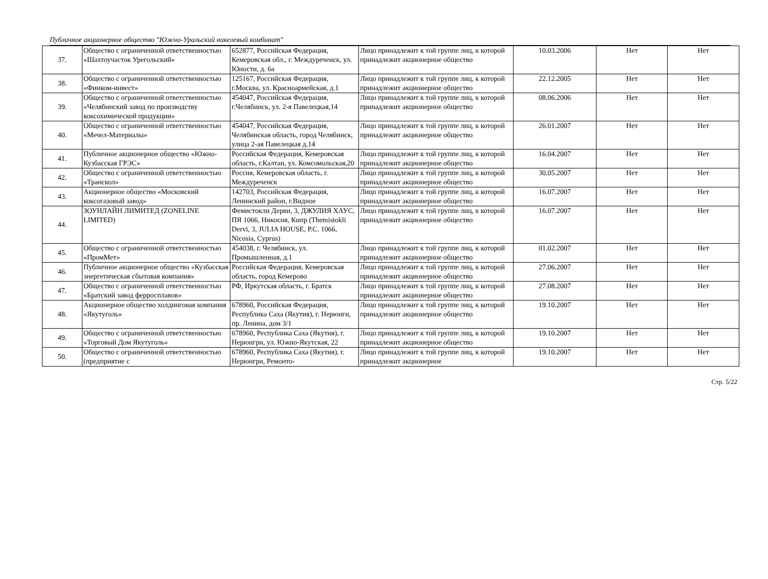Публичное акционерное общество "Южно-Уральский никелевый комбинат"
| 37. | Общество с ограниченной ответственностью «Шахтоучасток Урегольский» | 652877, Российская Федерация, Кемеровская обл., г. Междуреченск, ул. Юности, д. 6а | Лицо принадлежит к той группе лиц, к которой принадлежит акционерное общество | 10.03.2006 | Нет | Нет |
| 38. | Общество с ограниченной ответственностью «Финком-инвест» | 125167, Российская Федерация, г.Москва, ул. Красноармейская, д.1 | Лицо принадлежит к той группе лиц, к которой принадлежит акционерное общество | 22.12.2005 | Нет | Нет |
| 39. | Общество с ограниченной ответственностью «Челябинский завод по производству коксохимической продукции» | 454047, Российская Федерация, г.Челябинск, ул. 2-я Павелецкая,14 | Лицо принадлежит к той группе лиц, к которой принадлежит акционерное общество | 08.06.2006 | Нет | Нет |
| 40. | Общество с ограниченной ответственностью «Мечел-Материалы» | 454047, Российская Федерация, Челябинская область, город Челябинск, улица 2-ая Павелецкая д.14 | Лицо принадлежит к той группе лиц, к которой принадлежит акционерное общество | 26.01.2007 | Нет | Нет |
| 41. | Публичное акционерное общество «Южно-Кузбасская ГРЭС» | Российская Федерация, Кемеровская область, г.Калтан, ул. Комсомольская,20 | Лицо принадлежит к той группе лиц, к которой принадлежит акционерное общество | 16.04.2007 | Нет | Нет |
| 42. | Общество с ограниченной ответственностью «Транскол» | Россия, Кемеровская область, г. Междуреченск | Лицо принадлежит к той группе лиц, к которой принадлежит акционерное общество | 30.05.2007 | Нет | Нет |
| 43. | Акционерное общество «Московский коксогазовый завод» | 142703, Российская Федерация, Ленинский район, г.Видное | Лицо принадлежит к той группе лиц, к которой принадлежит акционерное общество | 16.07.2007 | Нет | Нет |
| 44. | ЗОУНЛАЙН ЛИМИТЕД (ZONELINE LIMITED) | Фемистокли Дерви, 3, ДЖУЛИЯ ХАУС, ПЯ 1066, Никосия, Кипр (Themistokli Dervi, 3, JULIA HOUSE, P.C. 1066, Nicosia, Cyprus) | Лицо принадлежит к той группе лиц, к которой принадлежит акционерное общество | 16.07.2007 | Нет | Нет |
| 45. | Общество с ограниченной ответственностью «ПромМет» | 454038, г. Челябинск, ул. Промышленная, д.1 | Лицо принадлежит к той группе лиц, к которой принадлежит акционерное общество | 01.02.2007 | Нет | Нет |
| 46. | Публичное акционерное общество «Кузбасская энергетическая сбытовая компания» | Российская Федерация, Кемеровская область, город Кемерово | Лицо принадлежит к той группе лиц, к которой принадлежит акционерное общество | 27.06.2007 | Нет | Нет |
| 47. | Общество с ограниченной ответственностью «Братский завод ферросплавов» | РФ, Иркутская область, г. Братск | Лицо принадлежит к той группе лиц, к которой принадлежит акционерное общество | 27.08.2007 | Нет | Нет |
| 48. | Акционерное общество холдинговая компания «Якутуголь» | 678960, Российская Федерация, Республика Саха (Якутия), г. Нерюнги, пр. Ленина, дом 3/1 | Лицо принадлежит к той группе лиц, к которой принадлежит акционерное общество | 19.10.2007 | Нет | Нет |
| 49. | Общество с ограниченной ответственностью «Торговый Дом Якутуголь» | 678960, Республика Саха (Якутия), г. Нерюнгри, ул. Южно-Якутская, 22 | Лицо принадлежит к той группе лиц, к которой принадлежит акционерное общество | 19.10.2007 | Нет | Нет |
| 50. | Общество с ограниченной ответственностью (предприятие с | 678960, Республика Саха (Якутия), г. Нерюнгри, Ремонто- | Лицо принадлежит к той группе лиц, к которой принадлежит акционерное | 19.10.2007 | Нет | Нет |
Стр. 5/22